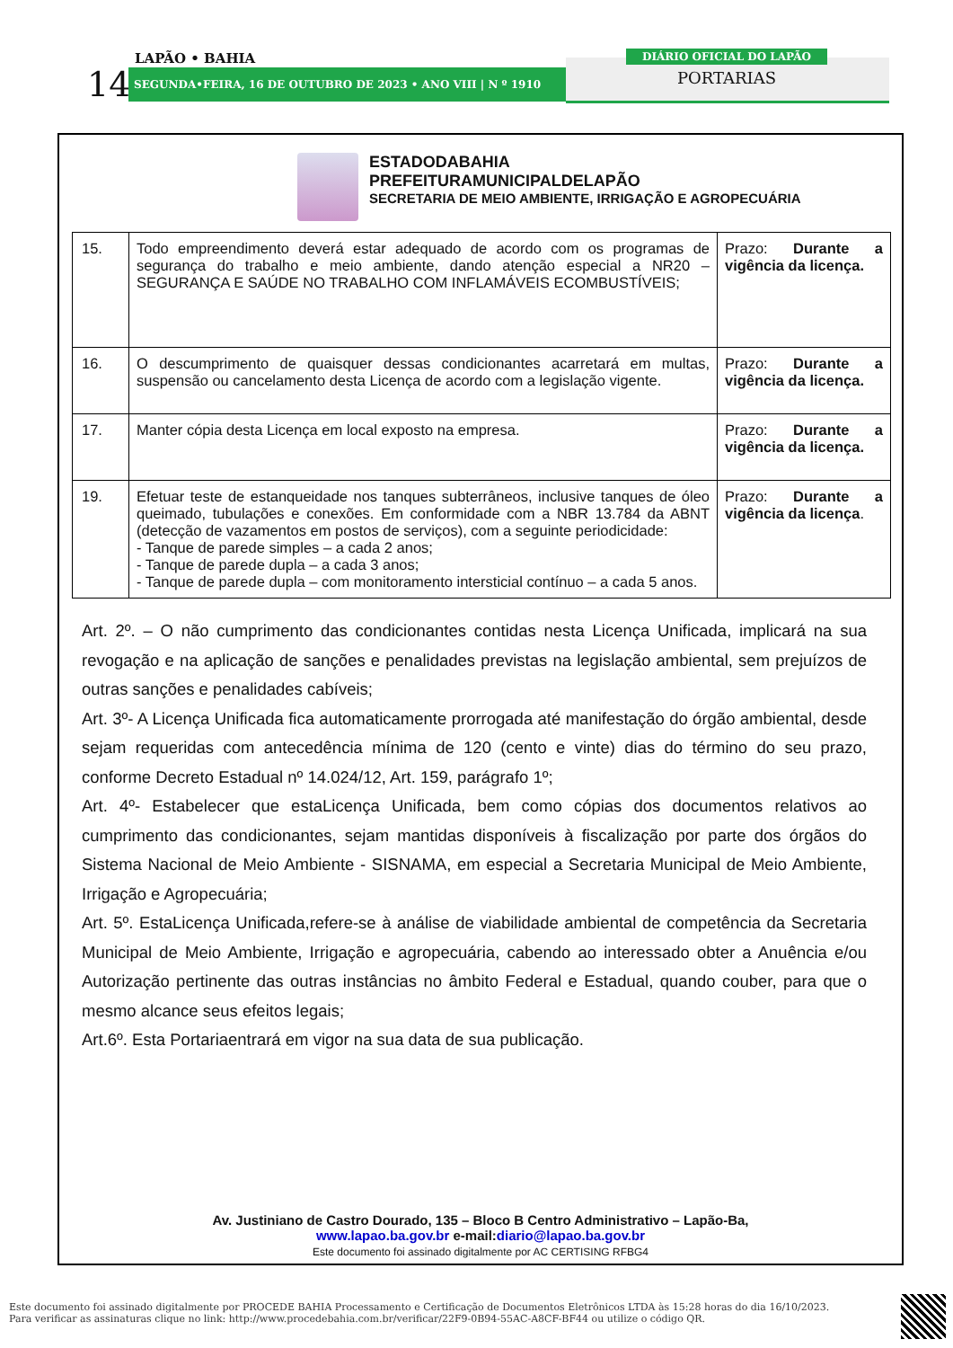LAPÃO • BAHIA
14 SEGUNDA•FEIRA, 16 DE OUTUBRO DE 2023 • ANO VIII | N º 1910
DIÁRIO OFICIAL DO LAPÃO
PORTARIAS
ESTADODABAHIA
PREFEITURAMUNICIPALDELAPÃO
SECRETARIA DE MEIO AMBIENTE, IRRIGAÇÃO E AGROPECUÁRIA
| 15. | Todo empreendimento deverá estar adequado de acordo com os programas de segurança do trabalho e meio ambiente, dando atenção especial a NR20 – SEGURANÇA E SAÚDE NO TRABALHO COM INFLAMÁVEIS ECOMBUSTÍVEIS; | Prazo: Durante a vigência da licença. |
| 16. | O descumprimento de quaisquer dessas condicionantes acarretará em multas, suspensão ou cancelamento desta Licença de acordo com a legislação vigente. | Prazo: Durante a vigência da licença. |
| 17. | Manter cópia desta Licença em local exposto na empresa. | Prazo: Durante a vigência da licença. |
| 19. | Efetuar teste de estanqueidade nos tanques subterrâneos, inclusive tanques de óleo queimado, tubulações e conexões. Em conformidade com a NBR 13.784 da ABNT (detecção de vazamentos em postos de serviços), com a seguinte periodicidade: - Tanque de parede simples – a cada 2 anos; - Tanque de parede dupla – a cada 3 anos; - Tanque de parede dupla – com monitoramento intersticial contínuo – a cada 5 anos. | Prazo: Durante a vigência da licença . |
Art. 2º. – O não cumprimento das condicionantes contidas nesta Licença Unificada, implicará na sua revogação e na aplicação de sanções e penalidades previstas na legislação ambiental, sem prejuízos de outras sanções e penalidades cabíveis;
Art. 3º- A Licença Unificada fica automaticamente prorrogada até manifestação do órgão ambiental, desde sejam requeridas com antecedência mínima de 120 (cento e vinte) dias do término do seu prazo, conforme Decreto Estadual nº 14.024/12, Art. 159, parágrafo 1º;
Art. 4º- Estabelecer que estaLicença Unificada, bem como cópias dos documentos relativos ao cumprimento das condicionantes, sejam mantidas disponíveis à fiscalização por parte dos órgãos do Sistema Nacional de Meio Ambiente - SISNAMA, em especial a Secretaria Municipal de Meio Ambiente, Irrigação e Agropecuária;
Art. 5º. EstaLicença Unificada,refere-se à análise de viabilidade ambiental de competência da Secretaria Municipal de Meio Ambiente, Irrigação e agropecuária, cabendo ao interessado obter a Anuência e/ou Autorização pertinente das outras instâncias no âmbito Federal e Estadual, quando couber, para que o mesmo alcance seus efeitos legais;
Art.6º. Esta Portariaentrará em vigor na sua data de sua publicação.
Av. Justiniano de Castro Dourado, 135 – Bloco B Centro Administrativo – Lapão-Ba,
www.lapao.ba.gov.br e-mail:diario@lapao.ba.gov.br
Este documento foi assinado digitalmente por AC CERTISING RFBG4
Este documento foi assinado digitalmente por PROCEDE BAHIA Processamento e Certificação de Documentos Eletrônicos LTDA às 15:28 horas do dia 16/10/2023.
Para verificar as assinaturas clique no link: http://www.procedebahia.com.br/verificar/22F9-0B94-55AC-A8CF-BF44 ou utilize o código QR.